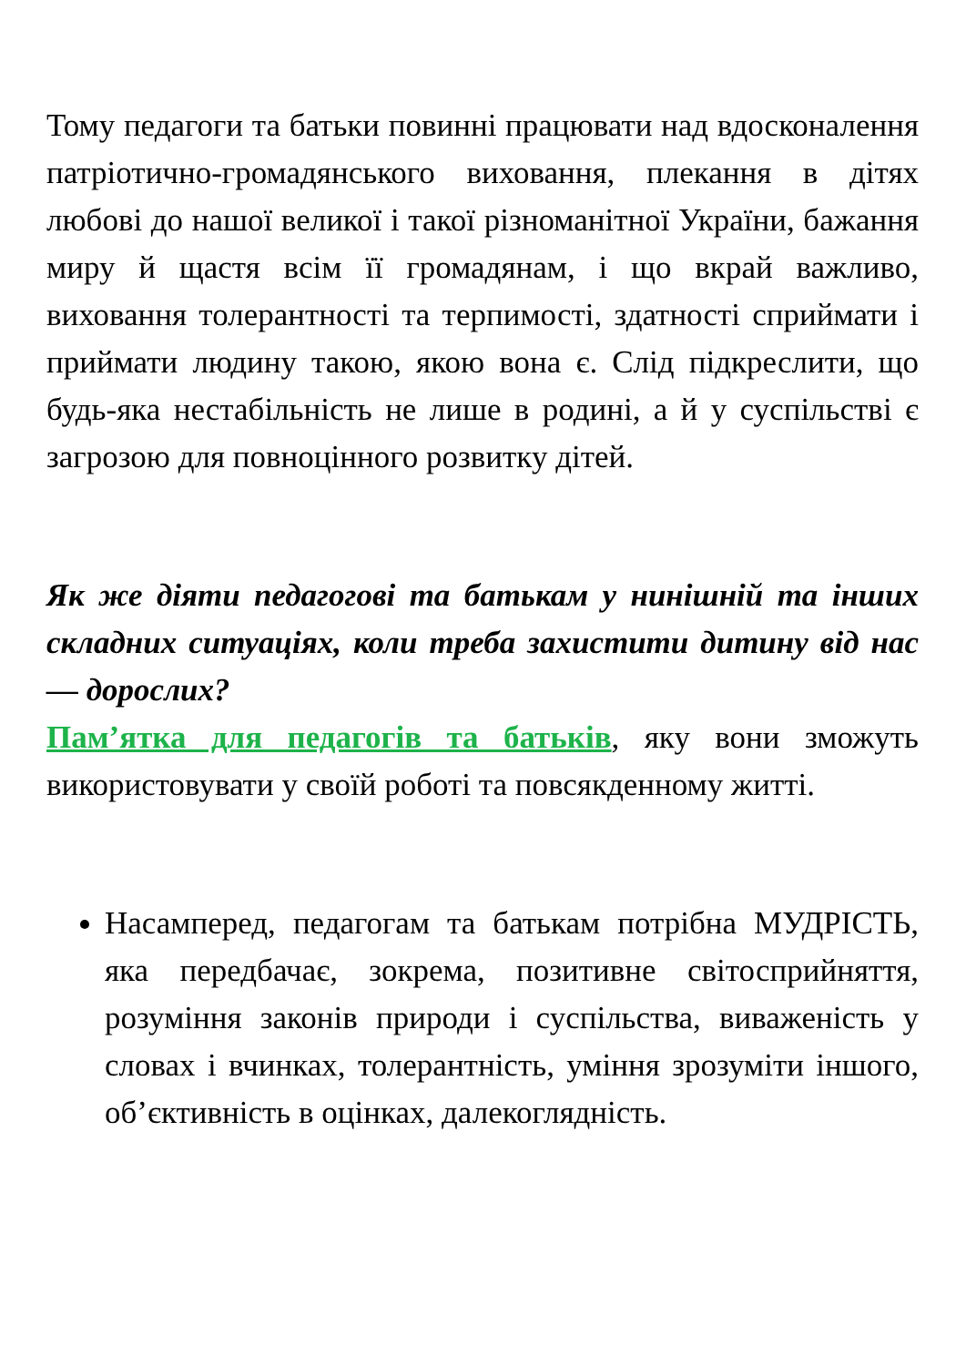Тому педагоги та батьки повинні працювати над вдосконалення патріотично-громадянського виховання, плекання в дітях любові до нашої великої і такої різноманітної України, бажання миру й щастя всім її громадянам, і що вкрай важливо, виховання толерантності та терпимості, здатності сприймати і приймати людину такою, якою вона є. Слід підкреслити, що будь-яка нестабільність не лише в родині, а й у суспільстві є загрозою для повноцінного розвитку дітей.
Як же діяти педагогові та батькам у нинішній та інших складних ситуаціях, коли треба захистити дитину від нас — дорослих?
Пам’ятка для педагогів та батьків, яку вони зможуть використовувати у своїй роботі та повсякденному житті.
Насамперед, педагогам та батькам потрібна МУДРІСТЬ, яка передбачає, зокрема, позитивне світосприйняття, розуміння законів природи і суспільства, виваженість у словах і вчинках, толерантність, уміння зрозуміти іншого, об’єктивність в оцінках, далекоглядність.